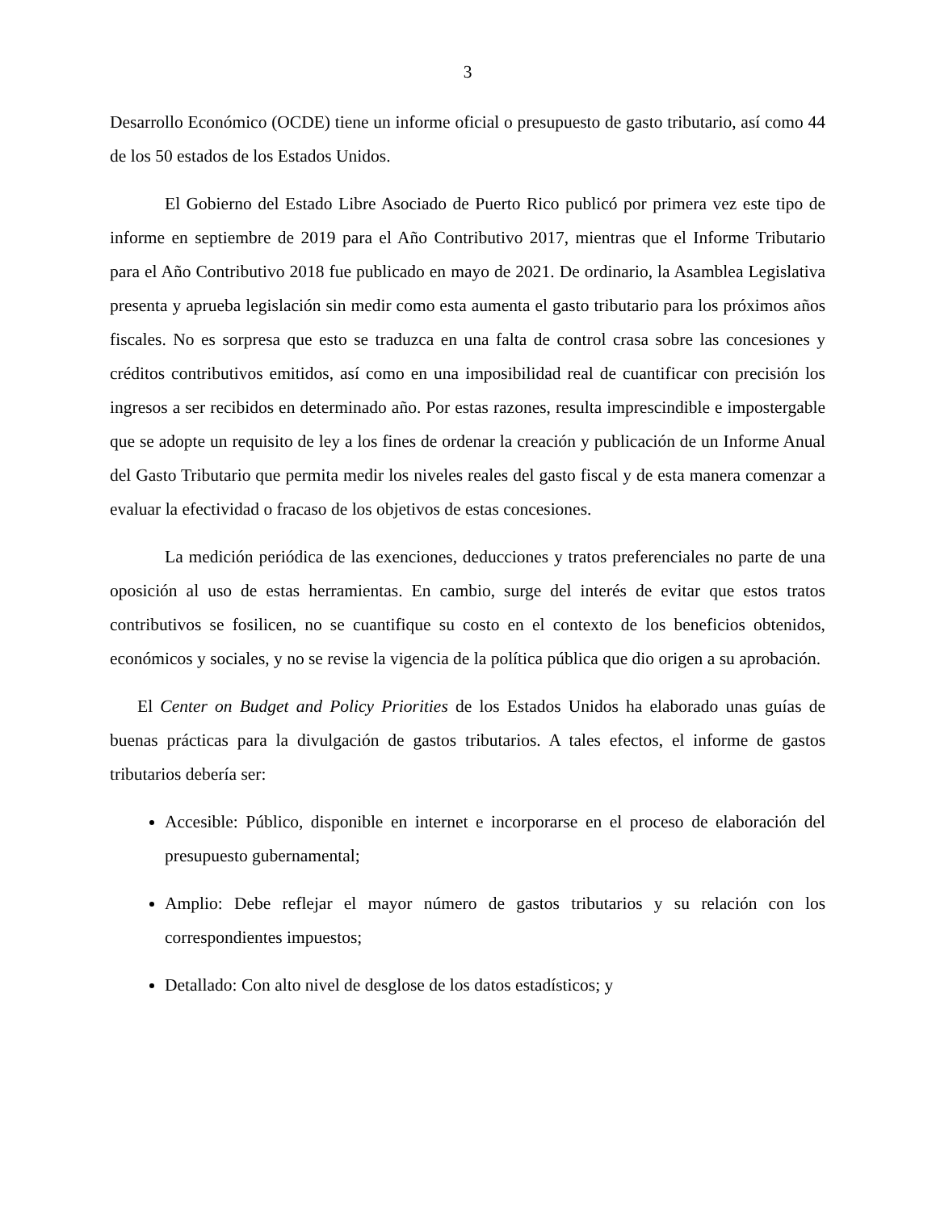3
Desarrollo Económico (OCDE) tiene un informe oficial o presupuesto de gasto tributario, así como 44 de los 50 estados de los Estados Unidos.
El Gobierno del Estado Libre Asociado de Puerto Rico publicó por primera vez este tipo de informe en septiembre de 2019 para el Año Contributivo 2017, mientras que el Informe Tributario para el Año Contributivo 2018 fue publicado en mayo de 2021. De ordinario, la Asamblea Legislativa presenta y aprueba legislación sin medir como esta aumenta el gasto tributario para los próximos años fiscales. No es sorpresa que esto se traduzca en una falta de control crasa sobre las concesiones y créditos contributivos emitidos, así como en una imposibilidad real de cuantificar con precisión los ingresos a ser recibidos en determinado año. Por estas razones, resulta imprescindible e impostergable que se adopte un requisito de ley a los fines de ordenar la creación y publicación de un Informe Anual del Gasto Tributario que permita medir los niveles reales del gasto fiscal y de esta manera comenzar a evaluar la efectividad o fracaso de los objetivos de estas concesiones.
La medición periódica de las exenciones, deducciones y tratos preferenciales no parte de una oposición al uso de estas herramientas. En cambio, surge del interés de evitar que estos tratos contributivos se fosilicen, no se cuantifique su costo en el contexto de los beneficios obtenidos, económicos y sociales, y no se revise la vigencia de la política pública que dio origen a su aprobación.
El Center on Budget and Policy Priorities de los Estados Unidos ha elaborado unas guías de buenas prácticas para la divulgación de gastos tributarios. A tales efectos, el informe de gastos tributarios debería ser:
Accesible: Público, disponible en internet e incorporarse en el proceso de elaboración del presupuesto gubernamental;
Amplio: Debe reflejar el mayor número de gastos tributarios y su relación con los correspondientes impuestos;
Detallado: Con alto nivel de desglose de los datos estadísticos; y